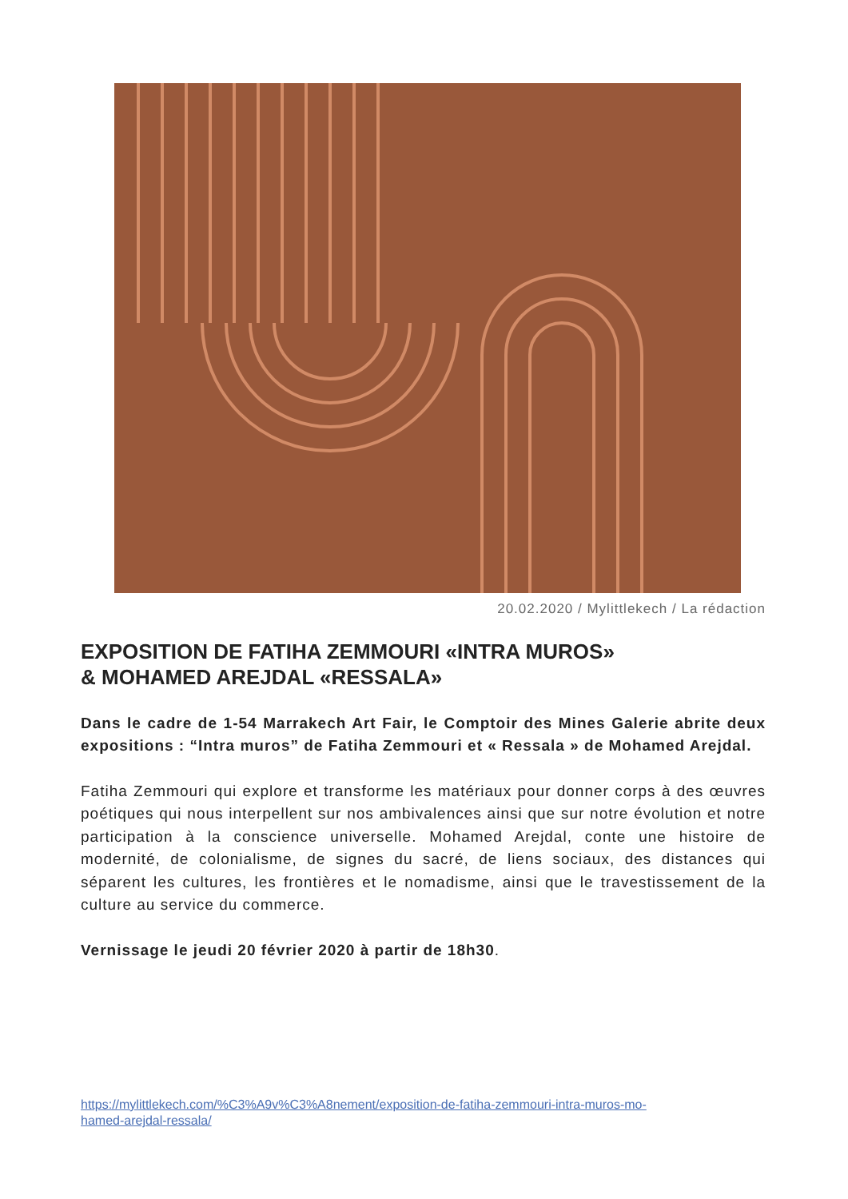20.02.2020 / Mylittlekech / La rédaction
EXPOSITION DE FATIHA ZEMMOURI «INTRA MUROS»
& MOHAMED AREJDAL «RESSALA»
Dans le cadre de 1-54 Marrakech Art Fair, le Comptoir des Mines Galerie abrite deux expositions : “Intra muros” de Fatiha Zemmouri et « Ressala » de Mohamed Arejdal.
Fatiha Zemmouri qui explore et transforme les matériaux pour donner corps à des œuvres poétiques qui nous interpellent sur nos ambivalences ainsi que sur notre évolution et notre participation à la conscience universelle. Mohamed Arejdal, conte une histoire de modernité, de colonialisme, de signes du sacré, de liens sociaux, des distances qui séparent les cultures, les frontières et le nomadisme, ainsi que le travestissement de la culture au service du commerce.
Vernissage le jeudi 20 février 2020 à partir de 18h30.
https://mylittlekech.com/%C3%A9v%C3%A8nement/exposition-de-fatiha-zemmouri-intra-muros-mo-
hamed-arejdal-ressala/